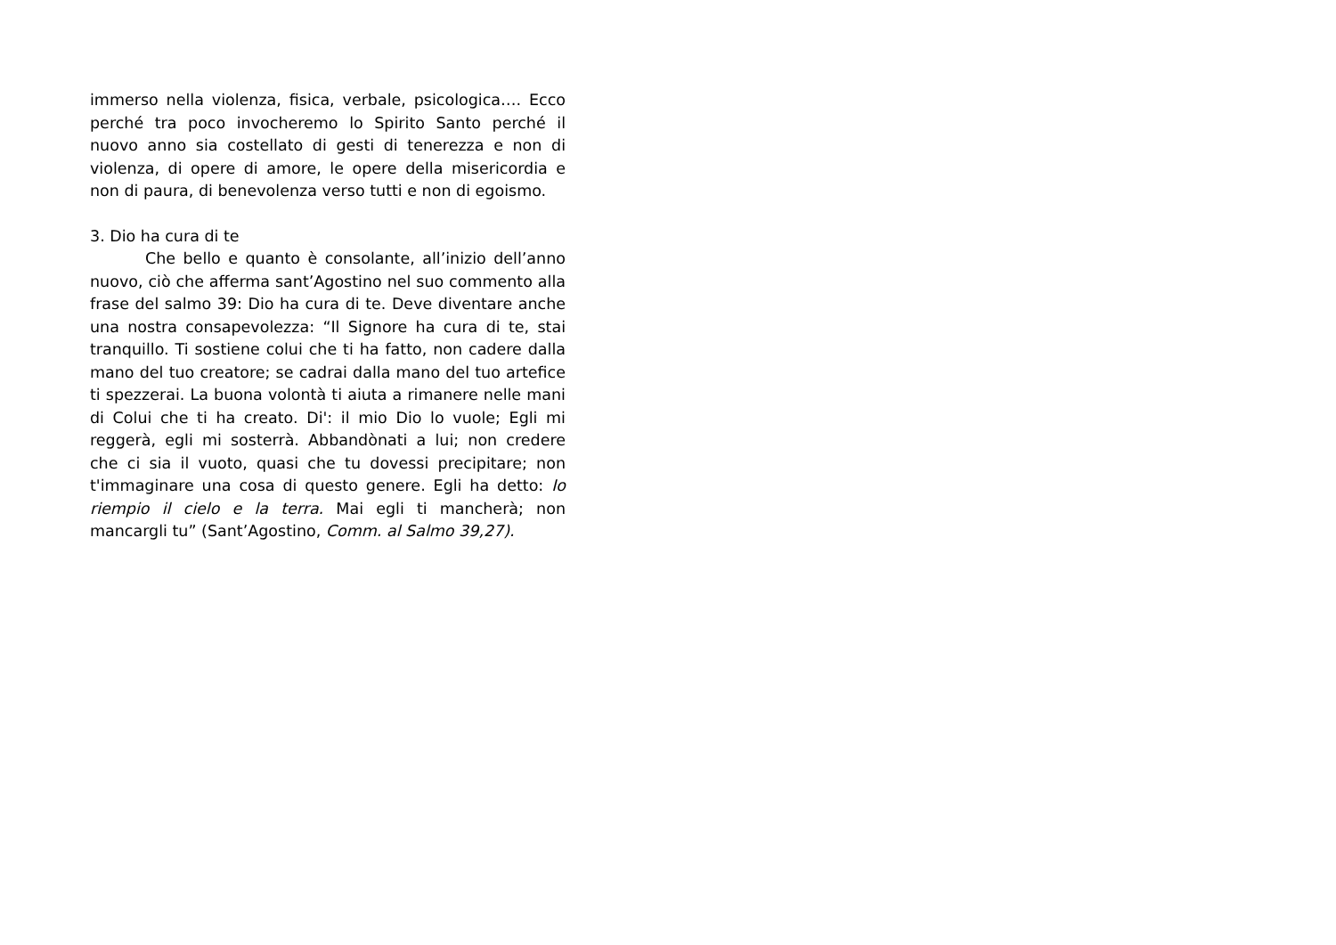immerso nella violenza, fisica, verbale, psicologica…. Ecco perché tra poco invocheremo lo Spirito Santo perché il nuovo anno sia costellato di gesti di tenerezza e non di violenza, di opere di amore, le opere della misericordia e non di paura, di benevolenza verso tutti e non di egoismo.
3. Dio ha cura di te
Che bello e quanto è consolante, all’inizio dell’anno nuovo, ciò che afferma sant’Agostino nel suo commento alla frase del salmo 39: Dio ha cura di te. Deve diventare anche una nostra consapevolezza: “Il Signore ha cura di te, stai tranquillo. Ti sostiene colui che ti ha fatto, non cadere dalla mano del tuo creatore; se cadrai dalla mano del tuo artefice ti spezzerai. La buona volontà ti aiuta a rimanere nelle mani di Colui che ti ha creato. Di': il mio Dio lo vuole; Egli mi reggerà, egli mi sosterrà. Abbandònati a lui; non credere che ci sia il vuoto, quasi che tu dovessi precipitare; non t'immaginare una cosa di questo genere. Egli ha detto: Io riempio il cielo e la terra. Mai egli ti mancherà; non mancargli tu” (Sant’Agostino, Comm. al Salmo 39,27).